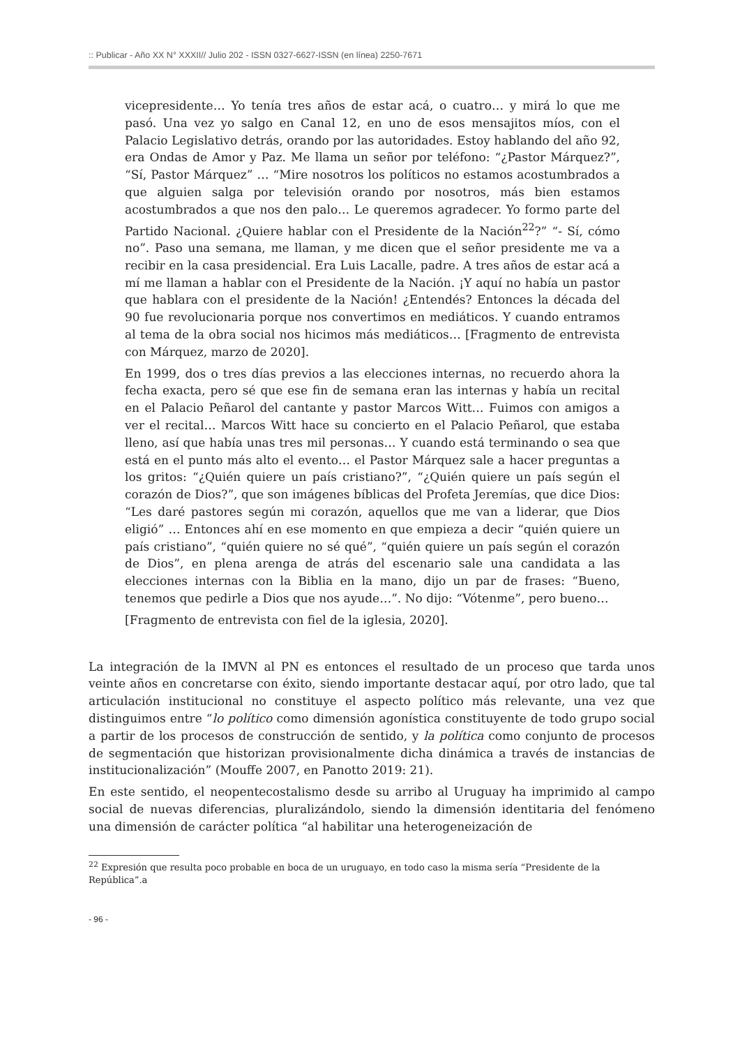:: Publicar - Año XX N° XXXII// Julio 202 - ISSN 0327-6627-ISSN (en línea) 2250-7671
vicepresidente… Yo tenía tres años de estar acá, o cuatro… y mirá lo que me pasó. Una vez yo salgo en Canal 12, en uno de esos mensajitos míos, con el Palacio Legislativo detrás, orando por las autoridades. Estoy hablando del año 92, era Ondas de Amor y Paz. Me llama un señor por teléfono: “¿Pastor Márquez?”, “Sí, Pastor Márquez” … “Mire nosotros los políticos no estamos acostumbrados a que alguien salga por televisión orando por nosotros, más bien estamos acostumbrados a que nos den palo… Le queremos agradecer. Yo formo parte del Partido Nacional. ¿Quiere hablar con el Presidente de la Nación<sup>22</sup>?” “- Sí, cómo no”. Paso una semana, me llaman, y me dicen que el señor presidente me va a recibir en la casa presidencial. Era Luis Lacalle, padre. A tres años de estar acá a mí me llaman a hablar con el Presidente de la Nación. ¡Y aquí no había un pastor que hablara con el presidente de la Nación! ¿Entendés? Entonces la década del 90 fue revolucionaria porque nos convertimos en mediáticos. Y cuando entramos al tema de la obra social nos hicimos más mediáticos… [Fragmento de entrevista con Márquez, marzo de 2020].
En 1999, dos o tres días previos a las elecciones internas, no recuerdo ahora la fecha exacta, pero sé que ese fin de semana eran las internas y había un recital en el Palacio Peñarol del cantante y pastor Marcos Witt… Fuimos con amigos a ver el recital… Marcos Witt hace su concierto en el Palacio Peñarol, que estaba lleno, así que había unas tres mil personas… Y cuando está terminando o sea que está en el punto más alto el evento… el Pastor Márquez sale a hacer preguntas a los gritos: “¿Quién quiere un país cristiano?”, “¿Quién quiere un país según el corazón de Dios?”, que son imágenes bíblicas del Profeta Jeremías, que dice Dios: “Les daré pastores según mi corazón, aquellos que me van a liderar, que Dios eligió” … Entonces ahí en ese momento en que empieza a decir “quién quiere un país cristiano”, “quién quiere no sé qué”, “quién quiere un país según el corazón de Dios”, en plena arenga de atrás del escenario sale una candidata a las elecciones internas con la Biblia en la mano, dijo un par de frases: “Bueno, tenemos que pedirle a Dios que nos ayude…”. No dijo: “Vótenme”, pero bueno…
[Fragmento de entrevista con fiel de la iglesia, 2020].
La integración de la IMVN al PN es entonces el resultado de un proceso que tarda unos veinte años en concretarse con éxito, siendo importante destacar aquí, por otro lado, que tal articulación institucional no constituye el aspecto político más relevante, una vez que distinguimos entre “lo político como dimensión agonística constituyente de todo grupo social a partir de los procesos de construcción de sentido, y la política como conjunto de procesos de segmentación que historizan provisionalmente dicha dinámica a través de instancias de institucionalización” (Mouffe 2007, en Panotto 2019: 21).
En este sentido, el neopentecostalismo desde su arribo al Uruguay ha imprimido al campo social de nuevas diferencias, pluralizándolo, siendo la dimensión identitaria del fenómeno una dimensión de carácter política “al habilitar una heterogeneización de
<sup>22</sup> Expresión que resulta poco probable en boca de un uruguayo, en todo caso la misma sería “Presidente de la República”.a
- 96 -